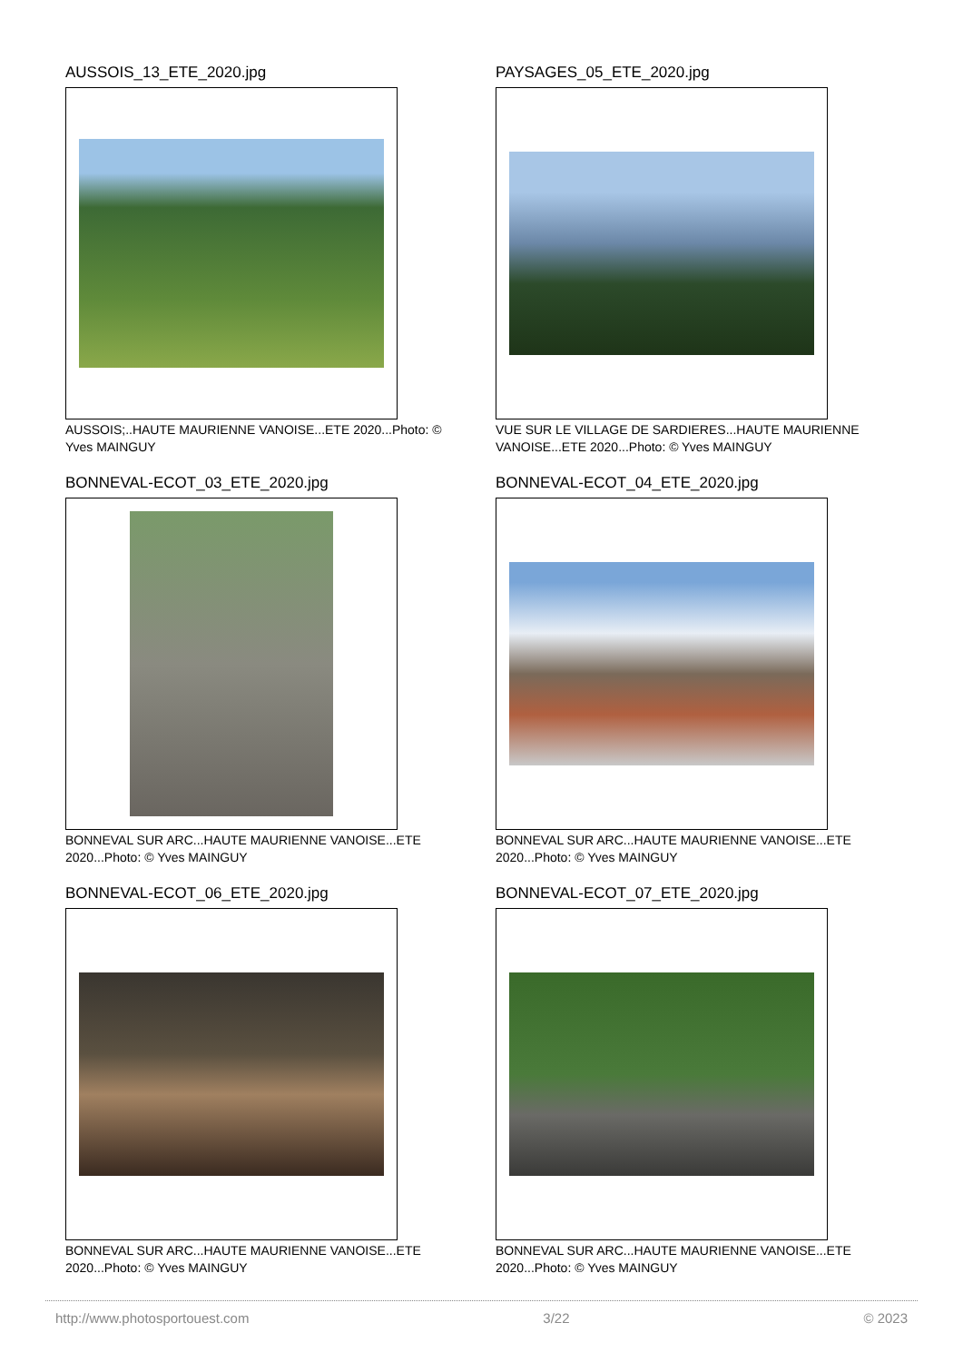AUSSOIS_13_ETE_2020.jpg
AUSSOIS;..HAUTE MAURIENNE VANOISE...ETE 2020...Photo: © Yves MAINGUY
PAYSAGES_05_ETE_2020.jpg
VUE SUR LE VILLAGE DE SARDIERES...HAUTE MAURIENNE VANOISE...ETE 2020...Photo: © Yves MAINGUY
BONNEVAL-ECOT_03_ETE_2020.jpg
BONNEVAL SUR ARC...HAUTE MAURIENNE VANOISE...ETE 2020...Photo: © Yves MAINGUY
BONNEVAL-ECOT_04_ETE_2020.jpg
BONNEVAL SUR ARC...HAUTE MAURIENNE VANOISE...ETE 2020...Photo: © Yves MAINGUY
BONNEVAL-ECOT_06_ETE_2020.jpg
BONNEVAL SUR ARC...HAUTE MAURIENNE VANOISE...ETE 2020...Photo: © Yves MAINGUY
BONNEVAL-ECOT_07_ETE_2020.jpg
BONNEVAL SUR ARC...HAUTE MAURIENNE VANOISE...ETE 2020...Photo: © Yves MAINGUY
http://www.photosportouest.com 3/22 © 2023